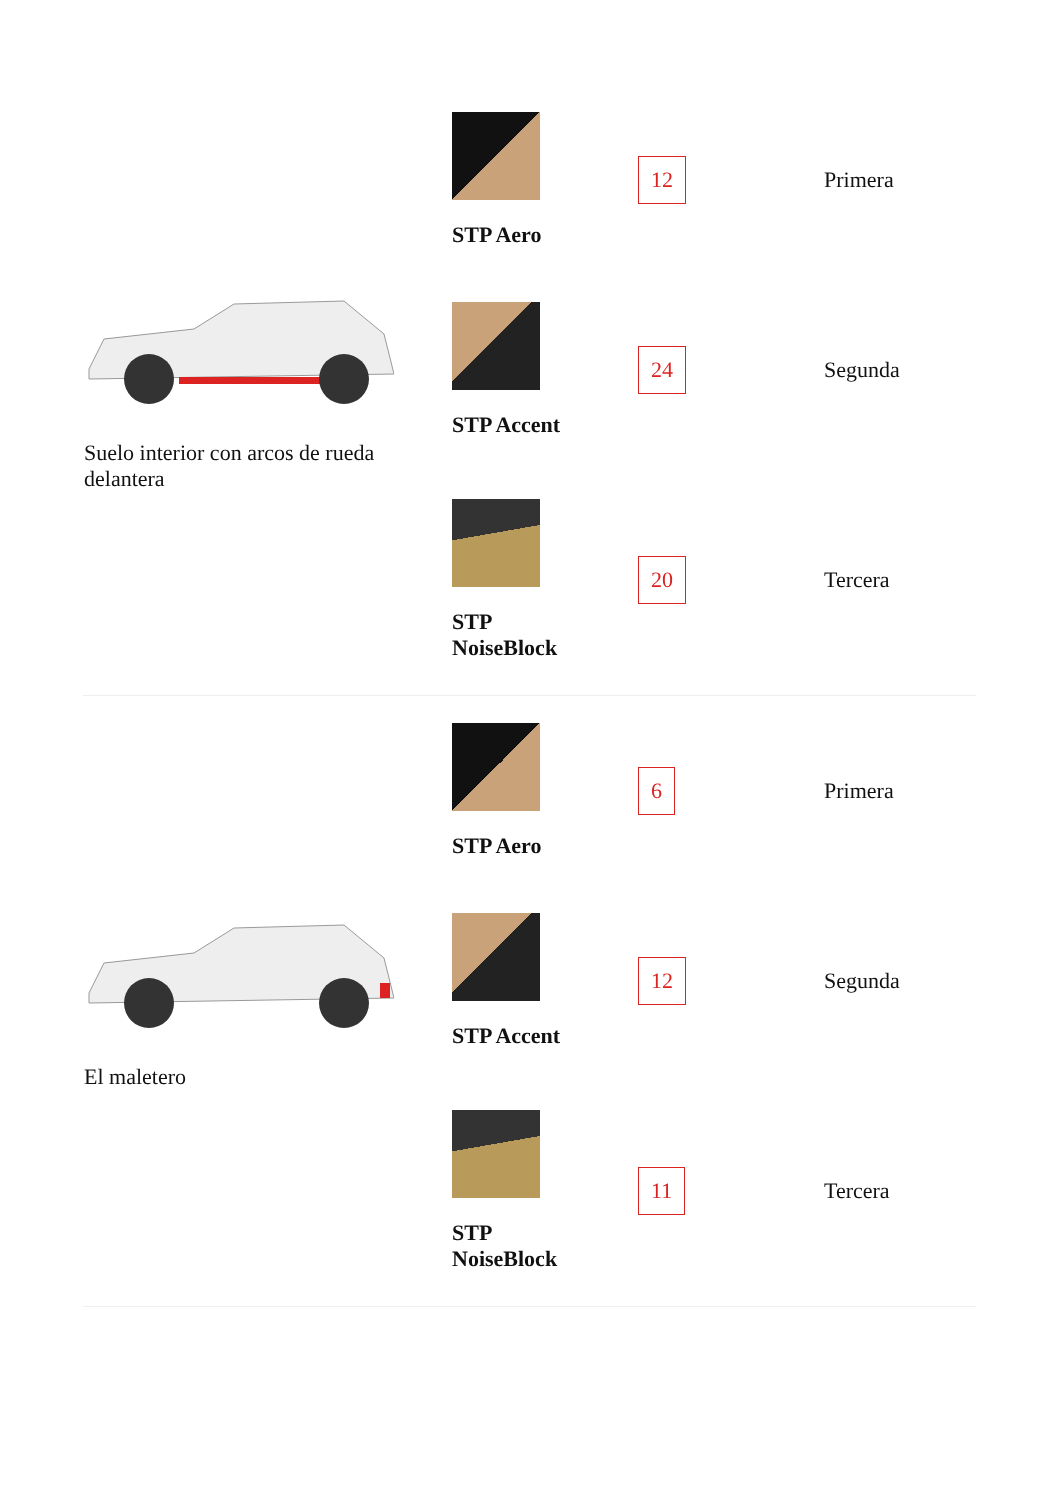| Suelo interior con arcos de rueda delantera | STP Aero 12 Primera STP Accent 24 Segunda STP NoiseBlock 20 Tercera |
| El maletero | STP Aero 6 Primera STP Accent 12 Segunda STP NoiseBlock 11 Tercera |